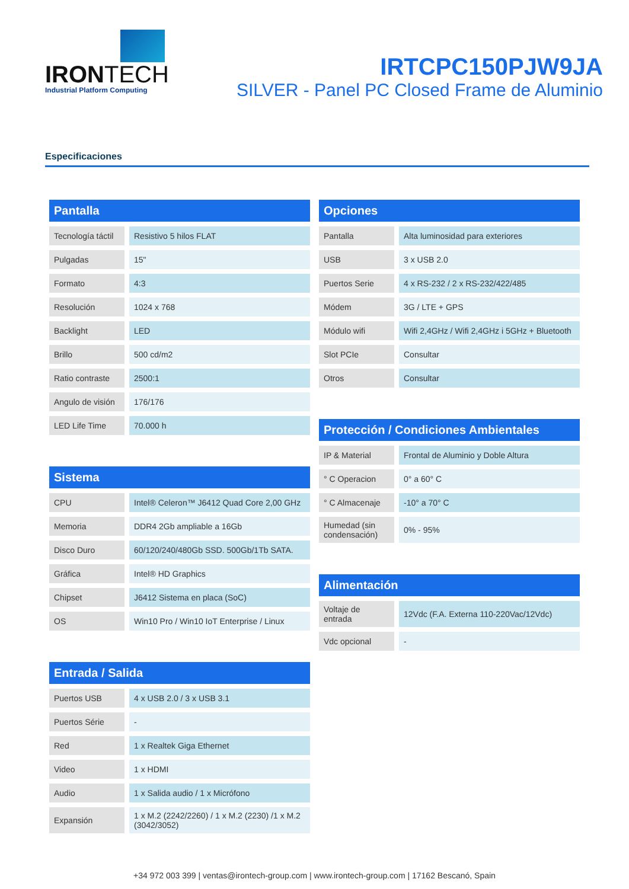IRONTECH
Industrial Platform Computing
IRTCPC150PJW9JA
SILVER - Panel PC Closed Frame de Aluminio
Especificaciones
Pantalla
| Tecnología táctil | Resistivo 5 hilos FLAT |
| Pulgadas | 15" |
| Formato | 4:3 |
| Resolución | 1024 x 768 |
| Backlight | LED |
| Brillo | 500 cd/m2 |
| Ratio contraste | 2500:1 |
| Angulo de visión | 176/176 |
| LED Life Time | 70.000 h |
Sistema
| CPU | Intel® Celeron™ J6412 Quad Core 2,00 GHz |
| Memoria | DDR4 2Gb ampliable a 16Gb |
| Disco Duro | 60/120/240/480Gb SSD. 500Gb/1Tb SATA. |
| Gráfica | Intel® HD Graphics |
| Chipset | J6412 Sistema en placa (SoC) |
| OS | Win10 Pro / Win10 IoT Enterprise / Linux |
Entrada / Salida
| Puertos USB | 4 x USB 2.0 / 3 x USB 3.1 |
| Puertos Série | - |
| Red | 1 x Realtek Giga Ethernet |
| Video | 1 x HDMI |
| Audio | 1 x Salida audio / 1 x Micrófono |
| Expansión | 1 x M.2 (2242/2260) / 1 x M.2 (2230) /1 x M.2 (3042/3052) |
Opciones
| Pantalla | Alta luminosidad para exteriores |
| USB | 3 x USB 2.0 |
| Puertos Serie | 4 x RS-232 / 2 x RS-232/422/485 |
| Módem | 3G / LTE + GPS |
| Módulo wifi | Wifi 2,4GHz / Wifi 2,4GHz i 5GHz + Bluetooth |
| Slot PCIe | Consultar |
| Otros | Consultar |
Protección / Condiciones Ambientales
| IP & Material | Frontal de Aluminio y Doble Altura |
| ° C Operacion | 0° a 60° C |
| ° C Almacenaje | -10° a 70° C |
| Humedad (sin condensación) | 0% - 95% |
Alimentación
| Voltaje de entrada | 12Vdc (F.A. Externa 110-220Vac/12Vdc) |
| Vdc opcional | - |
+34 972 003 399 | ventas@irontech-group.com | www.irontech-group.com | 17162 Bescanó, Spain